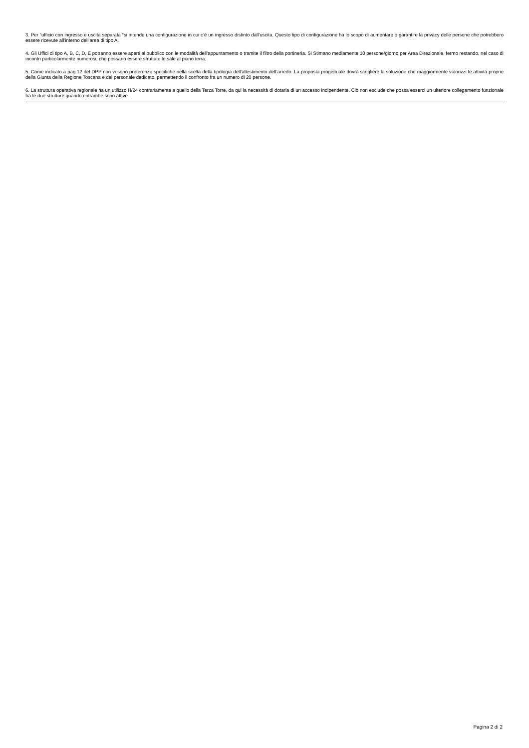3. Per “ufficio con ingresso e uscita separata “si intende una configurazione in cui c’è un ingresso distinto dall’uscita. Questo tipo di configurazione ha lo scopo di aumentare o garantire la privacy delle persone che potrebbero essere ricevute all’interno dell’area di tipo A.
4. Gli Uffici di tipo A, B, C, D, E potranno essere aperti al pubblico con le modalità dell’appuntamento o tramite il filtro della portineria. Si Stimano mediamente 10 persone/giorno per Area Direzionale, fermo restando, nel caso di incontri particolarmente numerosi, che possano essere sfruttate le sale al piano terra.
5. Come indicato a pag.12 del DPP non vi sono preferenze specifiche nella scelta della tipologia dell’allestimento dell’arredo. La proposta progettuale dovrà scegliere la soluzione che maggiormente valorizzi le attività proprie della Giunta della Regione Toscana e del personale dedicato, permettendo il confronto fra un numero di 20 persone.
6. La struttura operativa regionale ha un utilizzo H/24 contrariamente a quello della Terza Torre, da qui la necessità di dotarla di un accesso indipendente. Ciò non esclude che possa esserci un ulteriore collegamento funzionale fra le due strutture quando entrambe sono attive.
Pagina 2 di 2